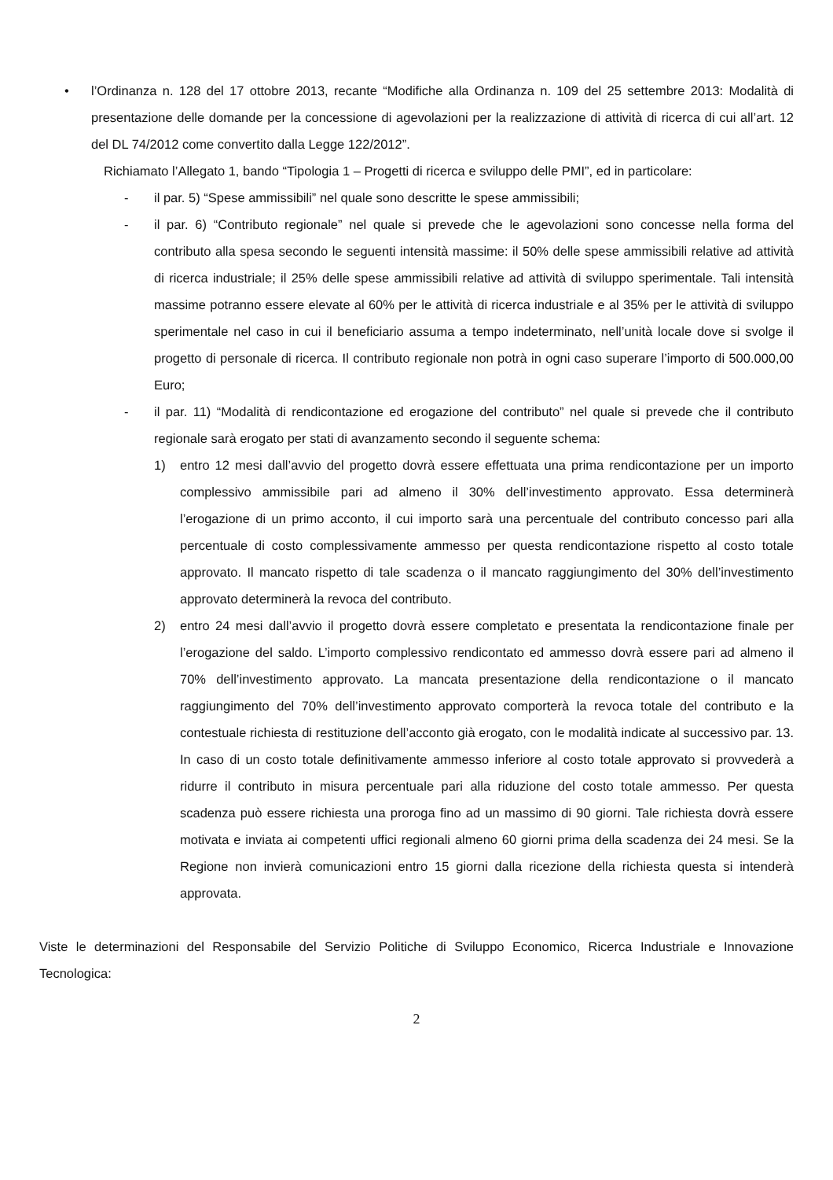• l’Ordinanza n. 128 del 17 ottobre 2013, recante “Modifiche alla Ordinanza n. 109 del 25 settembre 2013: Modalità di presentazione delle domande per la concessione di agevolazioni per la realizzazione di attività di ricerca di cui all’art. 12 del DL 74/2012 come convertito dalla Legge 122/2012”.
Richiamato l’Allegato 1, bando “Tipologia 1 – Progetti di ricerca e sviluppo delle PMI”, ed in particolare:
- il par. 5) “Spese ammissibili” nel quale sono descritte le spese ammissibili;
- il par. 6) “Contributo regionale” nel quale si prevede che le agevolazioni sono concesse nella forma del contributo alla spesa secondo le seguenti intensità massime: il 50% delle spese ammissibili relative ad attività di ricerca industriale; il 25% delle spese ammissibili relative ad attività di sviluppo sperimentale. Tali intensità massime potranno essere elevate al 60% per le attività di ricerca industriale e al 35% per le attività di sviluppo sperimentale nel caso in cui il beneficiario assuma a tempo indeterminato, nell’unità locale dove si svolge il progetto di personale di ricerca. Il contributo regionale non potrà in ogni caso superare l’importo di 500.000,00 Euro;
- il par. 11) “Modalità di rendicontazione ed erogazione del contributo” nel quale si prevede che il contributo regionale sarà erogato per stati di avanzamento secondo il seguente schema:
1) entro 12 mesi dall’avvio del progetto dovrà essere effettuata una prima rendicontazione per un importo complessivo ammissibile pari ad almeno il 30% dell’investimento approvato. Essa determinerà l’erogazione di un primo acconto, il cui importo sarà una percentuale del contributo concesso pari alla percentuale di costo complessivamente ammesso per questa rendicontazione rispetto al costo totale approvato. Il mancato rispetto di tale scadenza o il mancato raggiungimento del 30% dell’investimento approvato determinerà la revoca del contributo.
2) entro 24 mesi dall’avvio il progetto dovrà essere completato e presentata la rendicontazione finale per l’erogazione del saldo. L’importo complessivo rendicontato ed ammesso dovrà essere pari ad almeno il 70% dell’investimento approvato. La mancata presentazione della rendicontazione o il mancato raggiungimento del 70% dell’investimento approvato comporterà la revoca totale del contributo e la contestuale richiesta di restituzione dell’acconto già erogato, con le modalità indicate al successivo par. 13. In caso di un costo totale definitivamente ammesso inferiore al costo totale approvato si provvederà a ridurre il contributo in misura percentuale pari alla riduzione del costo totale ammesso. Per questa scadenza può essere richiesta una proroga fino ad un massimo di 90 giorni. Tale richiesta dovrà essere motivata e inviata ai competenti uffici regionali almeno 60 giorni prima della scadenza dei 24 mesi. Se la Regione non invierà comunicazioni entro 15 giorni dalla ricezione della richiesta questa si intenderà approvata.
Viste le determinazioni del Responsabile del Servizio Politiche di Sviluppo Economico, Ricerca Industriale e Innovazione Tecnologica:
2